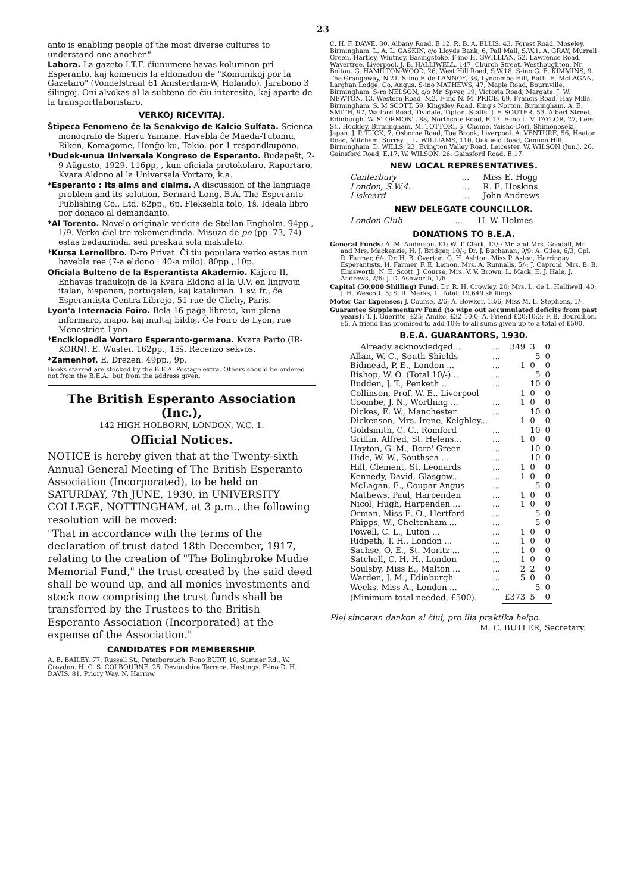23
anto is enabling people of the most diverse cultures to understand one another."
Labora. La gazeto I.T.F. ĉiunumere havas kolumnon pri Esperanto, kaj komencis la eldonadon de "Komunikoj por la Gazetaro" (Vondelstraat 61 Amsterdam-W, Holando). Jarabono 3 ŝilingoj. Oni alvokas al la subteno de ĉiu interesito, kaj aparte de la transportlaboristaro.
VERKOJ RICEVITAJ.
Ŝtipeca Fenomeno ĉe la Senakvigo de Kalcio Sulfata. Scienca monografo de Sigeru Yamane. Havebla ĉe Maeda-Tutomu, Riken, Komagome, Honĝo-ku, Tokio, por 1 respondkupono.
*Dudek-unua Universala Kongreso de Esperanto. Budapeŝt, 2-9 Aŭgusto, 1929. 116pp, , kun oficiala protokolaro, Raportaro, Kvara Aldono al la Universala Vortaro, k.a.
*Esperanto : Its aims and claims. A discussion of the language problem and its solution. Bernard Long, B.A. The Esperanto Publishing Co., Ltd. 62pp., 6p. Fleksebla tolo, 1ŝ. Ideala libro por donaco al demandanto.
*Al Torento. Novelo originale verkita de Stellan Engholm. 94pp., 1/9. Verko ĉiel tre rekomendinda. Misuzo de po (pp. 73, 74) estas bedaŭrinda, sed preskaŭ sola makuleto.
*Kursa Lernolibro. D-ro Privat. Ĉi tiu populara verko estas nun havebla ree (7-a eldono : 40-a milo). 80pp., 10p.
Oficiala Bulteno de la Esperantista Akademio. Kajero II. Enhavas tradukojn de la Kvara Eldono al la U.V. en lingvojn italan, hispanan, portugalan, kaj katalunan. 1 sv. fr., ĉe Esperantista Centra Librejo, 51 rue de Clichy, Paris.
Lyon'a Internacia Foiro. Bela 16-paĝa libreto, kun plena informaro, mapo, kaj multaj bildoj. Ĉe Foiro de Lyon, rue Menestrier, Lyon.
*Enciklopedia Vortaro Esperanto-germana. Kvara Parto (IR-KORN). E. Wüster. 162pp., 15ŝ. Recenzo sekvos.
*Zamenhof. E. Drezen. 49pp., 9p.
Books starred are stocked by the B.E.A. Postage extra. Others should be ordered not from the B.E.A.. but from the address given.
The British Esperanto Association (Inc.),
142 HIGH HOLBORN, LONDON, W.C. 1.
Official Notices.
NOTICE is hereby given that at the Twenty-sixth Annual General Meeting of The British Esperanto Association (Incorporated), to be held on SATURDAY, 7th JUNE, 1930, in UNIVERSITY COLLEGE, NOTTINGHAM, at 3 p.m., the following resolution will be moved:
"That in accordance with the terms of the declaration of trust dated 18th December, 1917, relating to the creation of "The Bolingbroke Mudie Memorial Fund," the trust created by the said deed shall be wound up, and all monies investments and stock now comprising the trust funds shall be transferred by the Trustees to the British Esperanto Association (Incorporated) at the expense of the Association."
CANDIDATES FOR MEMBERSHIP.
A. E. BAILEY, 77, Russell St., Peterborough. F-ino BURT, 10, Sumner Rd., W. Croydon. H. C. S. COLBOURNE, 25, Devonshire Terrace, Hastings. F-ino D. H. DAVIS, 81, Priory Way, N. Harrow.
C. H. F. DAWE, 30, Albany Road, E.12. R. B. A. ELLIS, 43, Forest Road, Moseley, Birmingham. L. A. L. GASKIN, c/o Lloyds Bank, 6, Pall Mall, S.W.1. A. GRAY, Murrell Green, Hartley, Wintney, Basingstoke. F-ino H. GWILLIAN, 52, Lawrence Road, Wavertree, Liverpool. J. B. HALLIWELL, 147, Church Street, Westhoughton, Nr. Bolton. G. HAMILTON-WOOD, 26, West Hill Road, S.W.18. S-ino G. E. KIMMINS, 9, The Grangeway, N.21. S-ino F. de LANNOY, 38, Lyncombe Hill, Bath. E. McLAGAN, Larghan Lodge, Co. Angus. S-ino MATHEWS, 47, Maple Road, Bournville, Birmingham. S-ro NELSON, c/o Mr. Spyer, 19, Victoria Road, Margate. J. W. NEWTON, 13, Western Road, N.2. F-ino N. M. PRICE, 69, Francis Road, Hay Mills, Birmingham. S. M SCOTT, 59, Kingsley Road, King's Norton, Birmingham. A. E. SMITH, 97, Walford Road, Tividale, Tipton, Staffs. J. F. SOUTER, 53, Albert Street, Edinburgh. W. STORMONT, 88, Northcote Road, E.17. F-ino L. V. TAYLOR, 27, Lees St., Hockley, Birmingham. M. TOTTORI, 5, Chome, Yaisho-Dori, Shimonoseki, Japan. J. P. TUCK, 7, Osborne Road, Tue Brook, Liverpool. A. VENTURE, 56, Heaton Road, Mitcham, Surrey. J. L. WILLIAMS, 110, Oakfield Road, Cannon Hill, Birmingham. D. WILLS, 23, Evington Valley Road, Leicester. W. WILSON (Jun.), 26, Gainsford Road, E.17. W. WILSON, 26, Gainsford Road, E.17.
NEW LOCAL REPRESENTATIVES.
| Canterbury | ... | Miss E. Hogg |
| London, S.W.4. | ... | R. E. Hoskins |
| Liskeard | ... | John Andrews |
NEW DELEGATE COUNCILLOR.
| London Club | ... | H. W. Holmes |
DONATIONS TO B.E.A.
General Funds: A. M. Anderson, £1; W. T. Clark, 13/-; Mr. and Mrs. Goodall, Mr. and Mrs. Mackenzie, H. J. Bridger, 10/-; Dr. J. Buchanan, 9/9; A. Giles, 6/3; Cpl. R. Farmer, 6/-; Dr. H. B. Overton, G. H. Ashton, Miss P. Aston, Harringay Esperantists, H. Farmer, F. E. Lemon, Mrs. A. Runnalls, 5/-; J. Caproni, Mrs. B. B. Elmsworth, N. E. Scott, J. Course, Mrs. V. V. Brown, L. Mack, E. J. Hale, J. Andrews, 2/6; J. D. Ashworth, 1/6.
Capital (50,000 Shilling) Fund: Dr. R. H. Crowley, 20; Mrs. L. de L. Helliwell, 40; J. H. Wescott, 5; S. R. Marks, 1. Total: 19,649 shillings.
Motor Car Expenses: J. Course, 2/6; A. Bowker, 13/6; Miss M. L. Stephens, 5/-.
Guarantee Supplementary Fund (to wipe out accumulated deficits from past years): T. J. Gueritte, £25; Amiko, £32:10:0; A. Friend £20:10:3; F. B. Bourdillon, £5. A friend has promised to add 10% to all sums given up to a total of £500.
B.E.A. GUARANTORS, 1930.
| Already acknowledged... | ... | 349 | 3 | 0 |
| Allan, W. C., South Shields | ... | | 5 | 0 |
| Bidmead, P. E., London ... | ... | 1 | 0 | 0 |
| Bishop, W. O. (Total 10/-)... | ... | | 5 | 0 |
| Budden, J. T., Penketh ... | ... | | 10 | 0 |
| Collinson, Prof. W. E., Liverpool | | 1 | 0 | 0 |
| Coombe, J. N., Worthing ... | ... | 1 | 0 | 0 |
| Dickes, E. W., Manchester | ... | | 10 | 0 |
| Dickenson, Mrs. Irene, Keighley... | | 1 | 0 | 0 |
| Goldsmith, C. C., Romford | ... | | 10 | 0 |
| Griffin, Alfred, St. Helens... | ... | 1 | 0 | 0 |
| Hayton, G. M., Boro' Green | ... | | 10 | 0 |
| Hide, W. W., Southsea ... | ... | | 10 | 0 |
| Hill, Clement, St. Leonards | ... | 1 | 0 | 0 |
| Kennedy, David, Glasgow... | ... | 1 | 0 | 0 |
| McLagan, E., Coupar Angus | ... | | 5 | 0 |
| Mathews, Paul, Harpenden | ... | 1 | 0 | 0 |
| Nicol, Hugh, Harpenden ... | ... | 1 | 0 | 0 |
| Orman, Miss E. O., Hertford | ... | | 5 | 0 |
| Phipps, W., Cheltenham ... | ... | | 5 | 0 |
| Powell, C. L., Luton ... | ... | 1 | 0 | 0 |
| Ridpeth, T. H., London ... | ... | 1 | 0 | 0 |
| Sachse, O. E., St. Moritz ... | ... | 1 | 0 | 0 |
| Satchell, C. H. H., London | ... | 1 | 0 | 0 |
| Soulsby, Miss E., Malton ... | ... | 2 | 2 | 0 |
| Warden, J. M., Edinburgh | ... | 5 | 0 | 0 |
| Weeks, Miss A., London ... | ... | | 5 | 0 |
| (Minimum total needed, £500). | | £373 | 5 | 0 |
Plej sinceran dankon al ĉiuj, pro ilia praktika helpo.
M. C. BUTLER, Secretary.